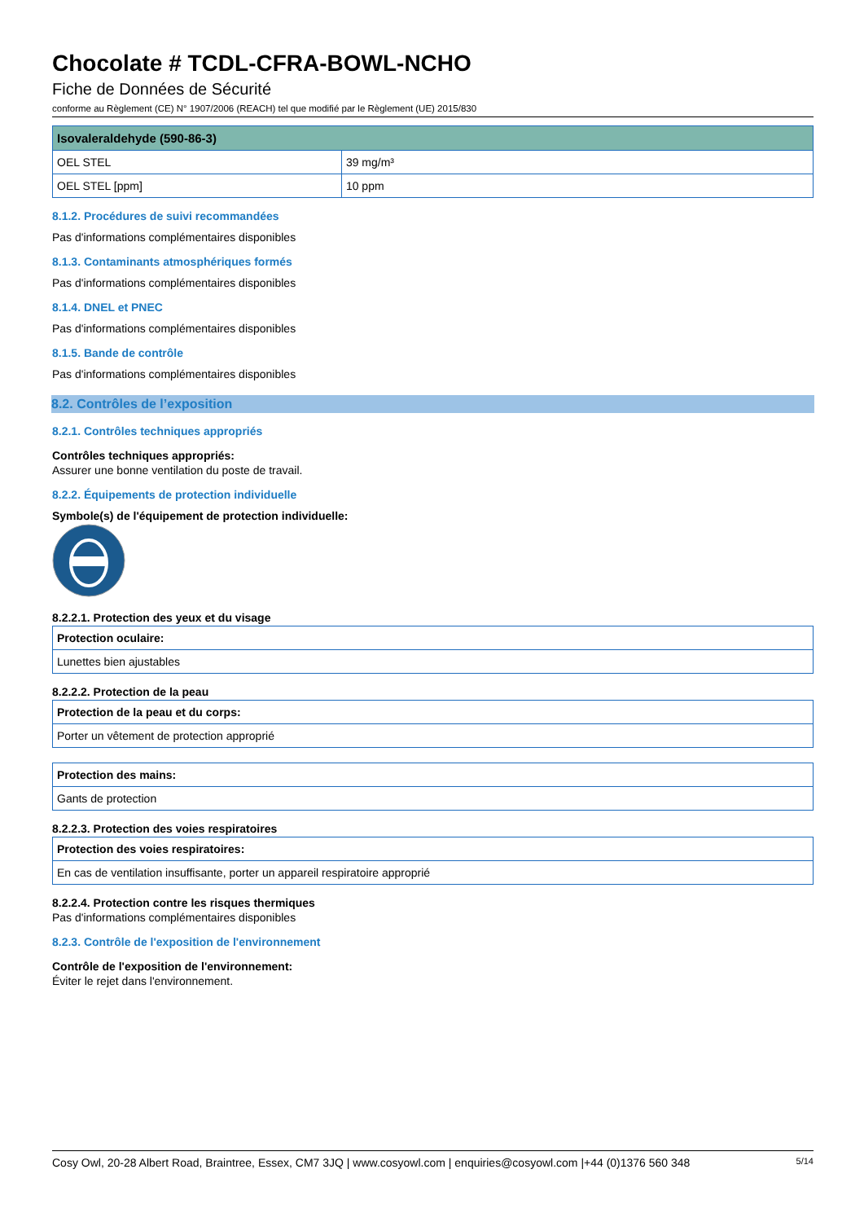Chocolate # TCDL-CFRA-BOWL-NCHO
Fiche de Données de Sécurité
conforme au Règlement (CE) N° 1907/2006 (REACH) tel que modifié par le Règlement (UE) 2015/830
| Isovaleraldehyde (590-86-3) | |
| --- | --- |
| OEL STEL | 39 mg/m³ |
| OEL STEL [ppm] | 10 ppm |
8.1.2. Procédures de suivi recommandées
Pas d'informations complémentaires disponibles
8.1.3. Contaminants atmosphériques formés
Pas d'informations complémentaires disponibles
8.1.4. DNEL et PNEC
Pas d'informations complémentaires disponibles
8.1.5. Bande de contrôle
Pas d'informations complémentaires disponibles
8.2. Contrôles de l’exposition
8.2.1. Contrôles techniques appropriés
Contrôles techniques appropriés:
Assurer une bonne ventilation du poste de travail.
8.2.2. Équipements de protection individuelle
Symbole(s) de l'équipement de protection individuelle:
8.2.2.1. Protection des yeux et du visage
| Protection oculaire: |
| --- |
| Lunettes bien ajustables |
8.2.2.2. Protection de la peau
| Protection de la peau et du corps: |
| --- |
| Porter un vêtement de protection approprié |
| Protection des mains: |
| --- |
| Gants de protection |
8.2.2.3. Protection des voies respiratoires
| Protection des voies respiratoires: |
| --- |
| En cas de ventilation insuffisante, porter un appareil respiratoire approprié |
8.2.2.4. Protection contre les risques thermiques
Pas d'informations complémentaires disponibles
8.2.3. Contrôle de l'exposition de l'environnement
Contrôle de l'exposition de l'environnement:
Éviter le rejet dans l'environnement.
Cosy Owl, 20-28 Albert Road, Braintree, Essex, CM7 3JQ | www.cosyowl.com | enquiries@cosyowl.com |+44 (0)1376 560 348 5/14